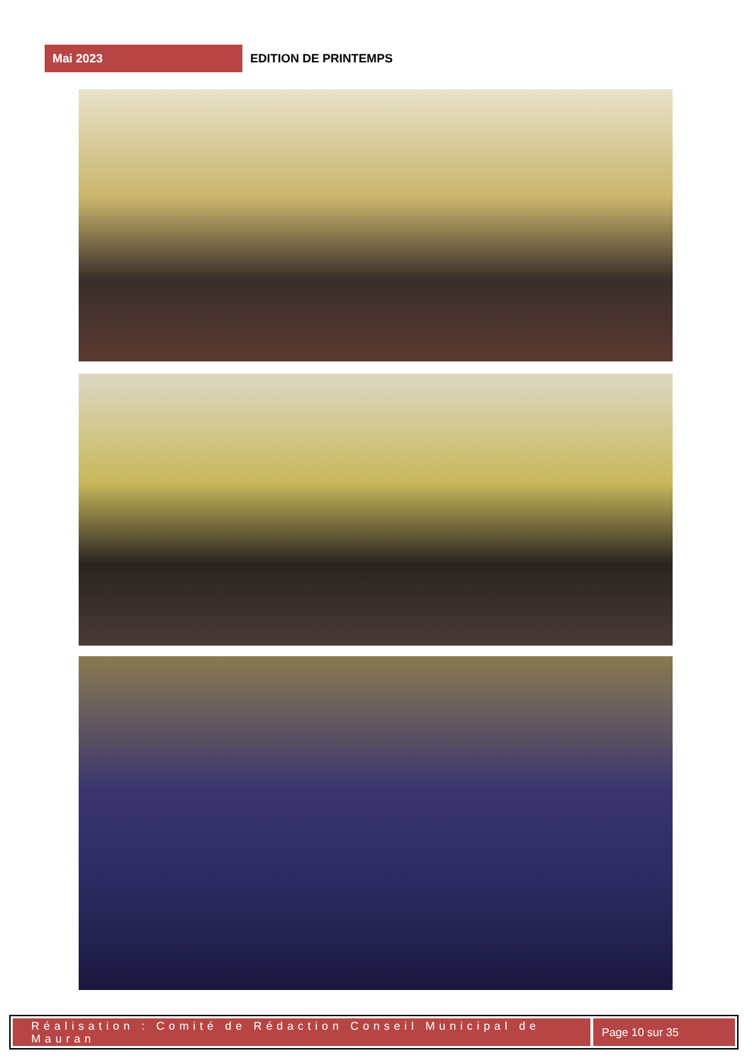Mai 2023
EDITION DE PRINTEMPS
Réalisation : Comité de Rédaction Conseil Municipal de Mauran
Page 10 sur 35